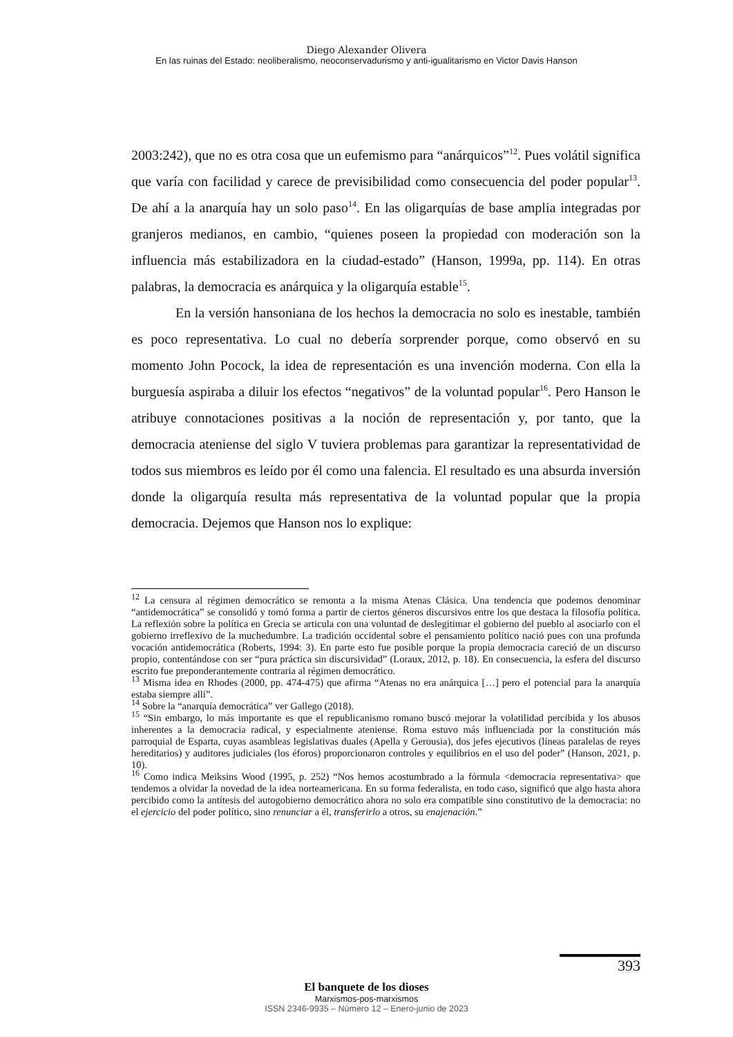Diego Alexander Olivera
En las ruinas del Estado: neoliberalismo, neoconservadurismo y anti-igualitarismo en Victor Davis Hanson
2003:242), que no es otra cosa que un eufemismo para “anárquicos”<sup>12</sup>. Pues volátil significa que varía con facilidad y carece de previsibilidad como consecuencia del poder popular<sup>13</sup>. De ahí a la anarquía hay un solo paso<sup>14</sup>. En las oligarquías de base amplia integradas por granjeros medianos, en cambio, “quienes poseen la propiedad con moderación son la influencia más estabilizadora en la ciudad-estado” (Hanson, 1999a, pp. 114). En otras palabras, la democracia es anárquica y la oligarquía estable<sup>15</sup>.
En la versión hansoniana de los hechos la democracia no solo es inestable, también es poco representativa. Lo cual no debería sorprender porque, como observó en su momento John Pocock, la idea de representación es una invención moderna. Con ella la burguesía aspiraba a diluir los efectos “negativos” de la voluntad popular<sup>16</sup>. Pero Hanson le atribuye connotaciones positivas a la noción de representación y, por tanto, que la democracia ateniense del siglo V tuviera problemas para garantizar la representatividad de todos sus miembros es leído por él como una falencia. El resultado es una absurda inversión donde la oligarquía resulta más representativa de la voluntad popular que la propia democracia. Dejemos que Hanson nos lo explique:
<sup>12</sup> La censura al régimen democrático se remonta a la misma Atenas Clásica. Una tendencia que podemos denominar “antidemocrática” se consolidó y tomó forma a partir de ciertos géneros discursivos entre los que destaca la filosofía política. La reflexión sobre la política en Grecia se articula con una voluntad de deslegitimar el gobierno del pueblo al asociarlo con el gobierno irreflexivo de la muchedumbre. La tradición occidental sobre el pensamiento político nació pues con una profunda vocación antidemocrática (Roberts, 1994: 3). En parte esto fue posible porque la propia democracia careció de un discurso propio, contentándose con ser “pura práctica sin discursividad” (Loraux, 2012, p. 18). En consecuencia, la esfera del discurso escrito fue preponderantemente contraria al régimen democrático.
<sup>13</sup> Misma idea en Rhodes (2000, pp. 474-475) que afirma “Atenas no era anárquica […] pero el potencial para la anarquía estaba siempre allí”.
<sup>14</sup> Sobre la “anarquía democrática” ver Gallego (2018).
<sup>15</sup> “Sin embargo, lo más importante es que el republicanismo romano buscó mejorar la volatilidad percibida y los abusos inherentes a la democracia radical, y especialmente ateniense. Roma estuvo más influenciada por la constitución más parroquial de Esparta, cuyas asambleas legislativas duales (Apella y Gerousia), dos jefes ejecutivos (líneas paralelas de reyes hereditarios) y auditores judiciales (los éforos) proporcionaron controles y equilibrios en el uso del poder” (Hanson, 2021, p. 10).
<sup>16</sup> Como indica Meiksins Wood (1995, p. 252) “Nos hemos acostumbrado a la fórmula <democracia representativa> que tendemos a olvidar la novedad de la idea norteamericana. En su forma federalista, en todo caso, significó que algo hasta ahora percibido como la antítesis del autogobierno democrático ahora no solo era compatible sino constitutivo de la democracia: no el ejercicio del poder político, sino renunciar a él, transferirlo a otros, su enajenación.”
393
El banquete de los dioses
Marxismos-pos-marxismos
ISSN 2346-9935 – Número 12 – Enero-junio de 2023